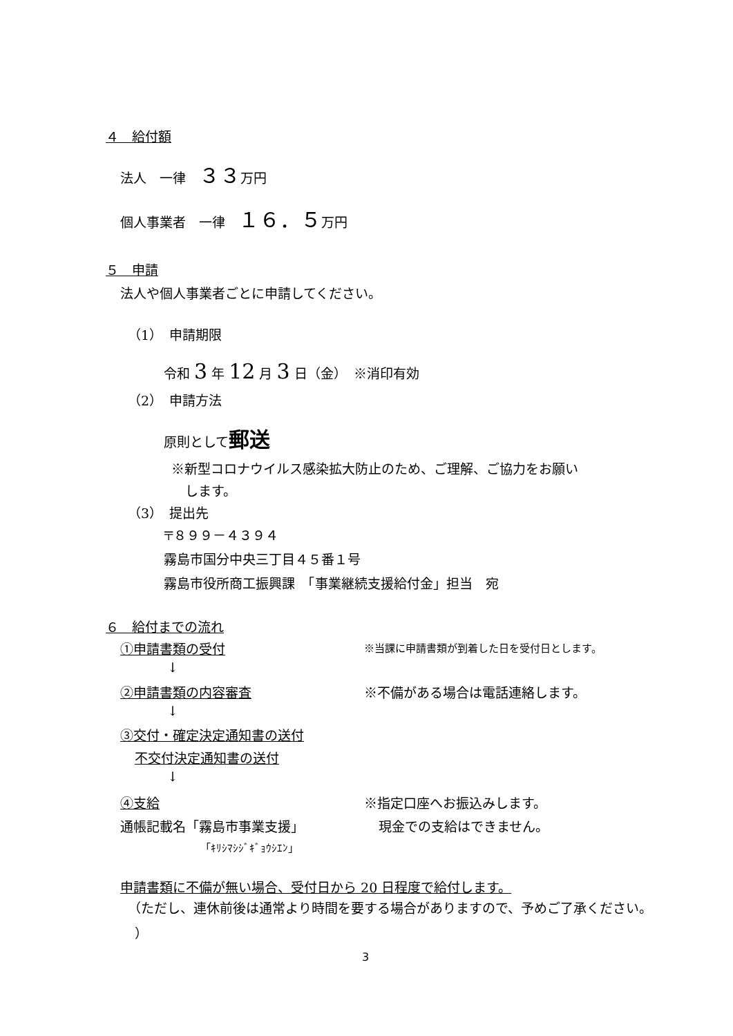４　給付額
法人　一律　３３万円
個人事業者　一律　１６．５万円
５　申請
法人や個人事業者ごとに申請してください。
（1）　申請期限
令和 3 年 12 月 3 日（金）　※消印有効
（2）　申請方法
原則として郵送
※新型コロナウイルス感染拡大防止のため、ご理解、ご協力をお願い
します。
（3）　提出先
〒８９９－４３９４
霧島市国分中央三丁目４５番１号
霧島市役所商工振興課　「事業継続支援給付金」担当　宛
６　給付までの流れ
①申請書類の受付 ※当課に申請書類が到着した日を受付日とします。
↓
②申請書類の内容審査 ※不備がある場合は電話連絡します。
↓
③交付・確定決定通知書の送付
不交付決定通知書の送付
↓
④支給 ※指定口座へお振込みします。
通帳記載名「霧島市事業支援」 現金での支給はできません。
「ｷﾘｼﾏｼｼﾞｷﾞｮｳｼｴﾝ」
申請書類に不備が無い場合、受付日から 20 日程度で給付します。
（ただし、連休前後は通常より時間を要する場合がありますので、予めご了承ください。
）
3